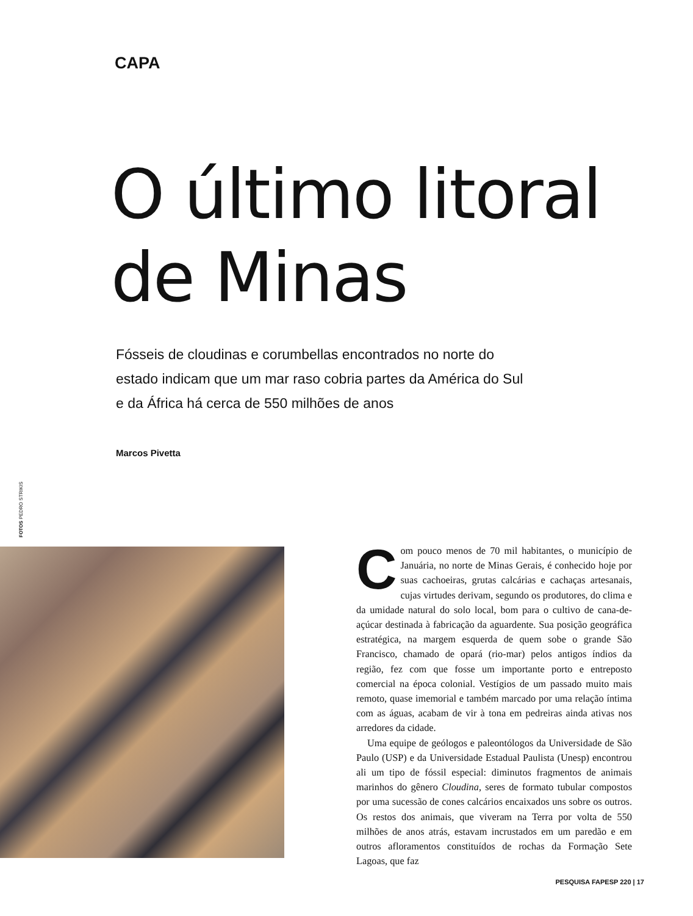CAPA
O último litoral
de Minas
Fósseis de cloudinas e corumbellas encontrados no norte do estado indicam que um mar raso cobria partes da América do Sul e da África há cerca de 550 milhões de anos
Marcos Pivetta
FOTOS PEDRO STRIKIS
Com pouco menos de 70 mil habitantes, o município de Januária, no norte de Minas Gerais, é conhecido hoje por suas cachoeiras, grutas calcárias e cachaças artesanais, cujas virtudes derivam, segundo os produtores, do clima e da umidade natural do solo local, bom para o cultivo de cana-de-açúcar destinada à fabricação da aguardente. Sua posição geográfica estratégica, na margem esquerda de quem sobe o grande São Francisco, chamado de opará (rio-mar) pelos antigos índios da região, fez com que fosse um importante porto e entreposto comercial na época colonial. Vestígios de um passado muito mais remoto, quase imemorial e também marcado por uma relação íntima com as águas, acabam de vir à tona em pedreiras ainda ativas nos arredores da cidade.
Uma equipe de geólogos e paleontólogos da Universidade de São Paulo (USP) e da Universidade Estadual Paulista (Unesp) encontrou ali um tipo de fóssil especial: diminutos fragmentos de animais marinhos do gênero Cloudina, seres de formato tubular compostos por uma sucessão de cones calcários encaixados uns sobre os outros. Os restos dos animais, que viveram na Terra por volta de 550 milhões de anos atrás, estavam incrustados em um paredão e em outros afloramentos constituídos de rochas da Formação Sete Lagoas, que faz
PESQUISA FAPESP 220 | 17